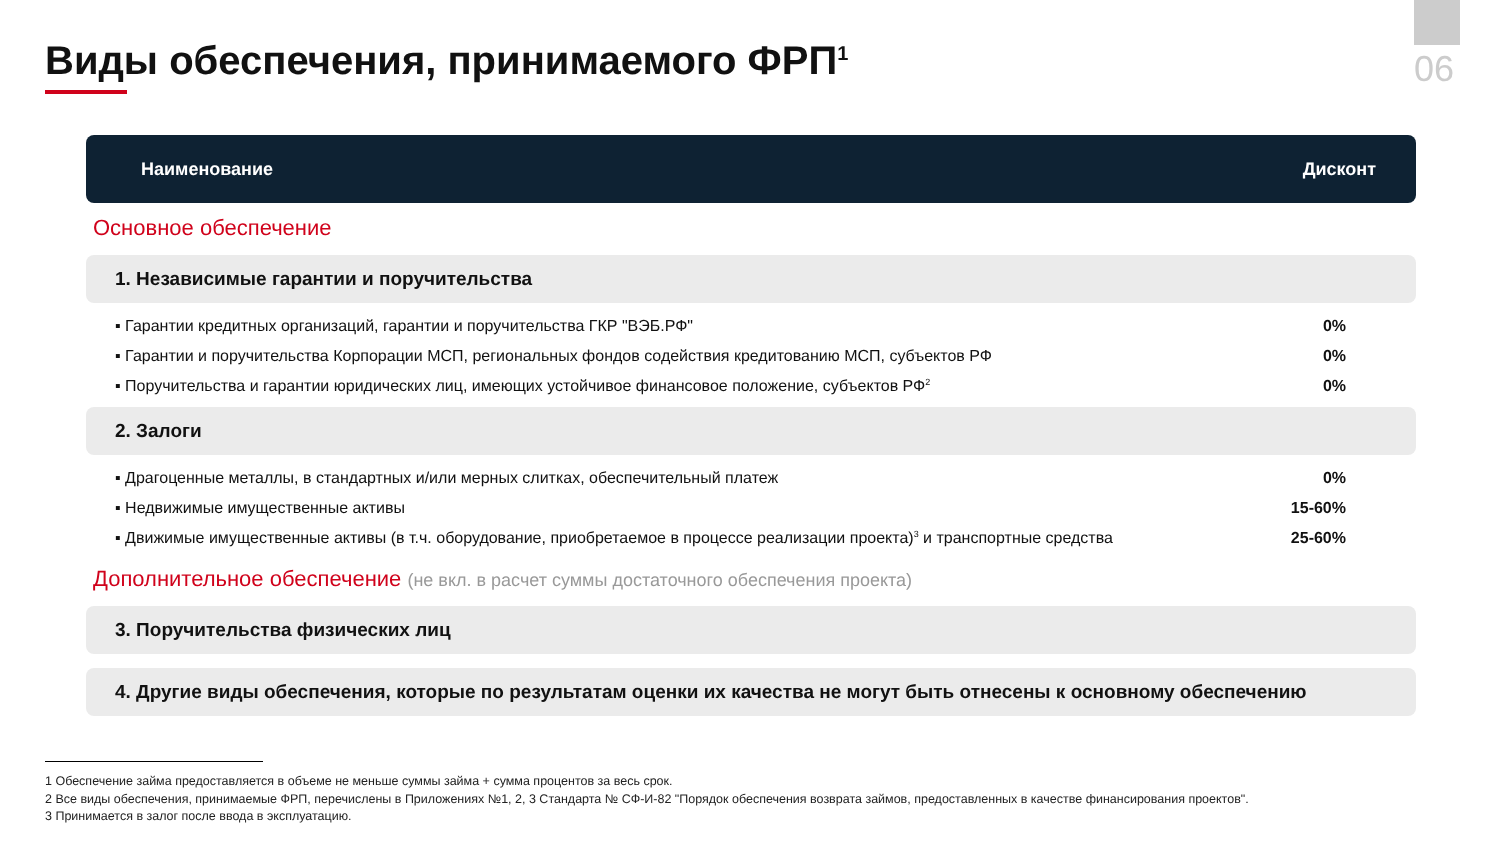06
Виды обеспечения, принимаемого ФРП<sup>1</sup>
Наименование Дисконт
Основное обеспечение
1. Независимые гарантии и поручительства
| ▪ Гарантии кредитных организаций, гарантии и поручительства ГКР "ВЭБ.РФ" | 0% |
| ▪ Гарантии и поручительства Корпорации МСП, региональных фондов содействия кредитованию МСП, субъектов РФ | 0% |
| ▪ Поручительства и гарантии юридических лиц, имеющих устойчивое финансовое положение, субъектов РФ<sup>2</sup> | 0% |
2. Залоги
| ▪ Драгоценные металлы, в стандартных и/или мерных слитках, обеспечительный платеж | 0% |
| ▪ Недвижимые имущественные активы | 15-60% |
| ▪ Движимые имущественные активы (в т.ч. оборудование, приобретаемое в процессе реализации проекта)<sup>3</sup> и транспортные средства | 25-60% |
Дополнительное обеспечение (не вкл. в расчет суммы достаточного обеспечения проекта)
3. Поручительства физических лиц
4. Другие виды обеспечения, которые по результатам оценки их качества не могут быть отнесены к основному обеспечению
1 Обеспечение займа предоставляется в объеме не меньше суммы займа + сумма процентов за весь срок.
2 Все виды обеспечения, принимаемые ФРП, перечислены в Приложениях №1, 2, 3 Стандарта № СФ-И-82 "Порядок обеспечения возврата займов, предоставленных в качестве финансирования проектов".
3 Принимается в залог после ввода в эксплуатацию.